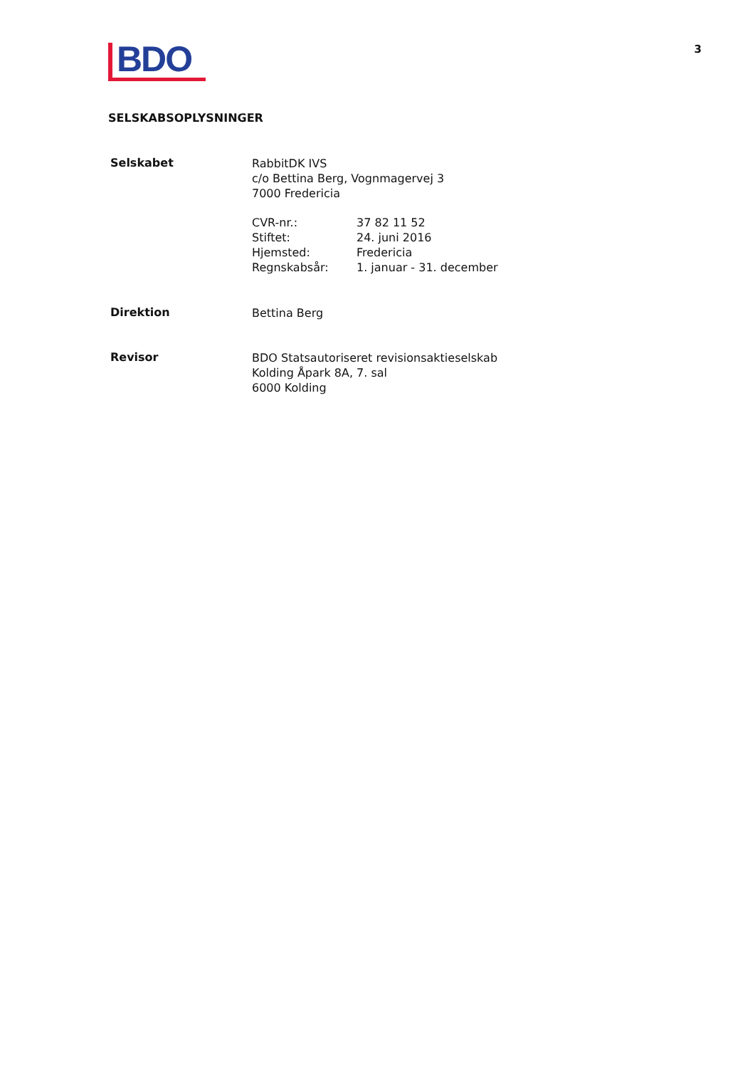BDO
3
SELSKABSOPLYSNINGER
Selskabet
RabbitDK IVS
c/o Bettina Berg, Vognmagervej 3
7000 Fredericia
| CVR-nr.: | 37 82 11 52 |
| Stiftet: | 24. juni 2016 |
| Hjemsted: | Fredericia |
| Regnskabsår: | 1. januar - 31. december |
Direktion
Bettina Berg
Revisor
BDO Statsautoriseret revisionsaktieselskab
Kolding Åpark 8A, 7. sal
6000 Kolding